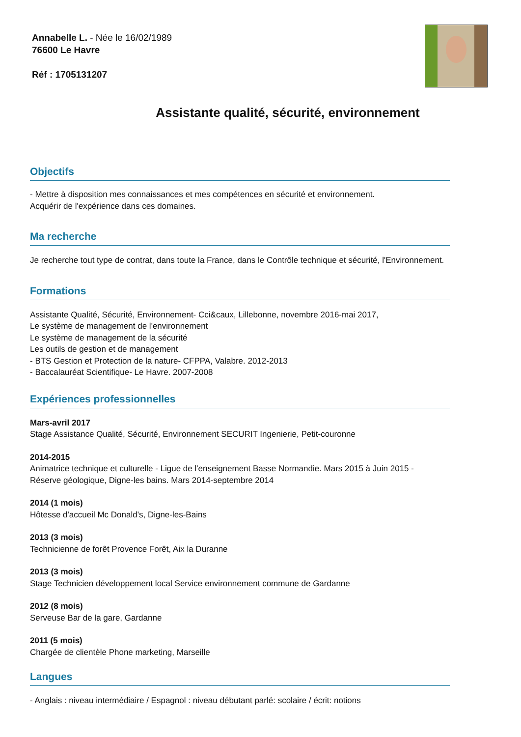Annabelle L. - Née le 16/02/1989
76600 Le Havre
Réf : 1705131207
Assistante qualité, sécurité, environnement
Objectifs
- Mettre à disposition mes connaissances et mes compétences en sécurité et environnement.
Acquérir de l'expérience dans ces domaines.
Ma recherche
Je recherche tout type de contrat, dans toute la France, dans le Contrôle technique et sécurité, l'Environnement.
Formations
Assistante Qualité, Sécurité, Environnement- Cci&caux, Lillebonne, novembre 2016-mai 2017,
Le système de management de l'environnement
Le système de management de la sécurité
Les outils de gestion et de management
- BTS Gestion et Protection de la nature- CFPPA, Valabre. 2012-2013
- Baccalauréat Scientifique- Le Havre. 2007-2008
Expériences professionnelles
Mars-avril 2017
Stage Assistance Qualité, Sécurité, Environnement SECURIT Ingenierie, Petit-couronne
2014-2015
Animatrice technique et culturelle - Ligue de l'enseignement Basse Normandie. Mars 2015 à Juin 2015 -
Réserve géologique, Digne-les bains. Mars 2014-septembre 2014
2014 (1 mois)
Hôtesse d'accueil Mc Donald's, Digne-les-Bains
2013 (3 mois)
Technicienne de forêt Provence Forêt, Aix la Duranne
2013 (3 mois)
Stage Technicien développement local Service environnement commune de Gardanne
2012 (8 mois)
Serveuse Bar de la gare, Gardanne
2011 (5 mois)
Chargée de clientèle Phone marketing, Marseille
Langues
- Anglais : niveau intermédiaire / Espagnol : niveau débutant parlé: scolaire / écrit: notions